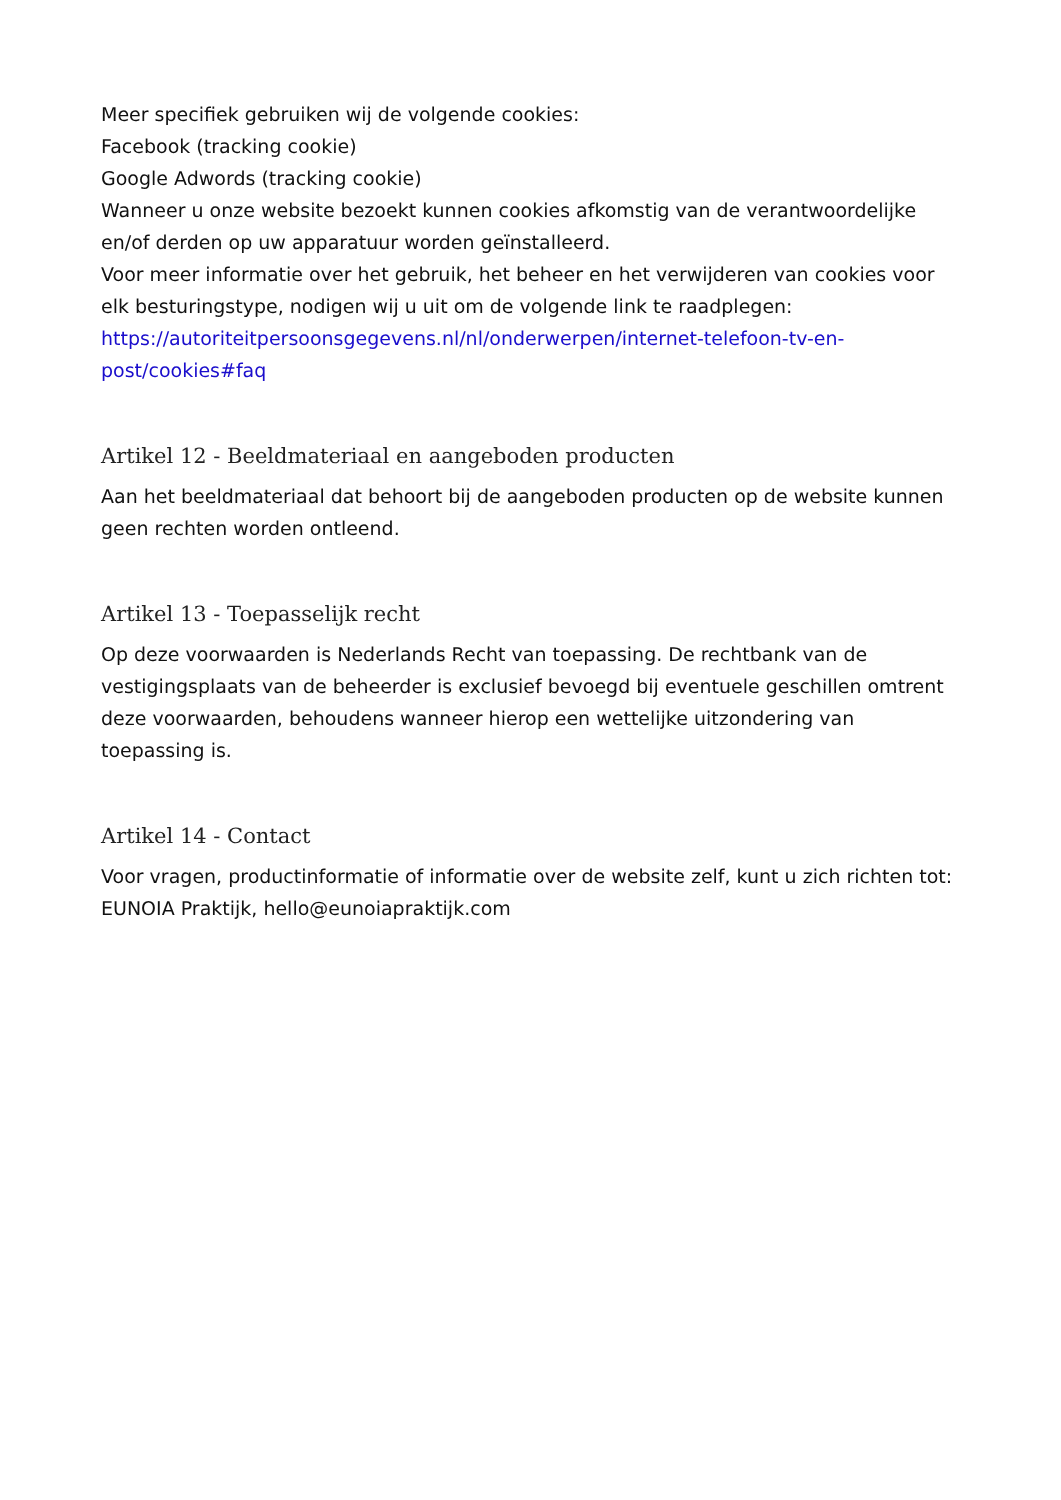Meer specifiek gebruiken wij de volgende cookies:
Facebook (tracking cookie)
Google Adwords (tracking cookie)
Wanneer u onze website bezoekt kunnen cookies afkomstig van de verantwoordelijke en/of derden op uw apparatuur worden geïnstalleerd.
Voor meer informatie over het gebruik, het beheer en het verwijderen van cookies voor elk besturingstype, nodigen wij u uit om de volgende link te raadplegen: https://autoriteitpersoonsgegevens.nl/nl/onderwerpen/internet-telefoon-tv-en-post/cookies#faq
Artikel 12 - Beeldmateriaal en aangeboden producten
Aan het beeldmateriaal dat behoort bij de aangeboden producten op de website kunnen geen rechten worden ontleend.
Artikel 13 - Toepasselijk recht
Op deze voorwaarden is Nederlands Recht van toepassing. De rechtbank van de vestigingsplaats van de beheerder is exclusief bevoegd bij eventuele geschillen omtrent deze voorwaarden, behoudens wanneer hierop een wettelijke uitzondering van toepassing is.
Artikel 14 - Contact
Voor vragen, productinformatie of informatie over de website zelf, kunt u zich richten tot: EUNOIA Praktijk, hello@eunoiapraktijk.com